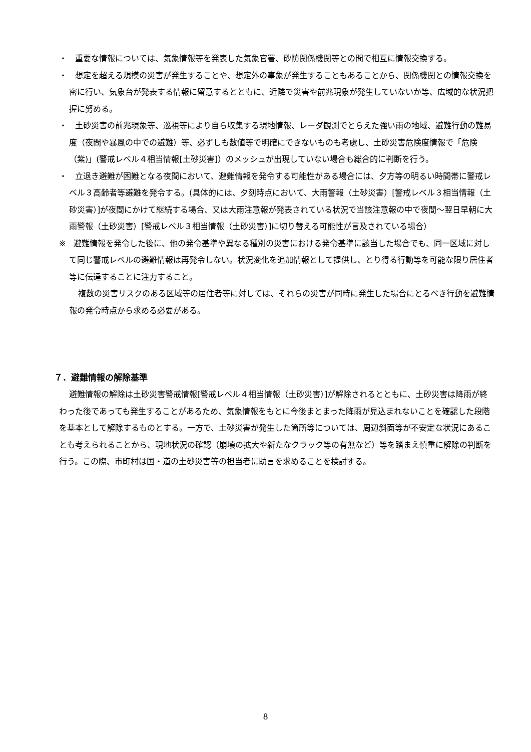・　重要な情報については、気象情報等を発表した気象官署、砂防関係機関等との間で相互に情報交換する。
・　想定を超える規模の災害が発生することや、想定外の事象が発生することもあることから、関係機関との情報交換を密に行い、気象台が発表する情報に留意するとともに、近隣で災害や前兆現象が発生していないか等、広域的な状況把握に努める。
・　土砂災害の前兆現象等、巡視等により自ら収集する現地情報、レーダ観測でとらえた強い雨の地域、避難行動の難易度（夜間や暴風の中での避難）等、必ずしも数値等で明確にできないものも考慮し、土砂災害危険度情報で「危険（紫)」(警戒レベル４相当情報[土砂災害]）のメッシュが出現していない場合も総合的に判断を行う。
・　立退き避難が困難となる夜間において、避難情報を発令する可能性がある場合には、夕方等の明るい時間帯に警戒レベル３高齢者等避難を発令する。(具体的には、夕刻時点において、大雨警報（土砂災害）[警戒レベル３相当情報（土砂災害）]が夜間にかけて継続する場合、又は大雨注意報が発表されている状況で当該注意報の中で夜間～翌日早朝に大雨警報（土砂災害）[警戒レベル３相当情報（土砂災害）]に切り替える可能性が言及されている場合）
※　避難情報を発令した後に、他の発令基準や異なる種別の災害における発令基準に該当した場合でも、同一区域に対して同じ警戒レベルの避難情報は再発令しない。状況変化を追加情報として提供し、とり得る行動等を可能な限り居住者等に伝達することに注力すること。
複数の災害リスクのある区域等の居住者等に対しては、それらの災害が同時に発生した場合にとるべき行動を避難情報の発令時点から求める必要がある。
７．避難情報の解除基準
避難情報の解除は土砂災害警戒情報[警戒レベル４相当情報（土砂災害）]が解除されるとともに、土砂災害は降雨が終わった後であっても発生することがあるため、気象情報をもとに今後まとまった降雨が見込まれないことを確認した段階を基本として解除するものとする。一方で、土砂災害が発生した箇所等については、周辺斜面等が不安定な状況にあることも考えられることから、現地状況の確認（崩壊の拡大や新たなクラック等の有無など）等を踏まえ慎重に解除の判断を行う。この際、市町村は国・道の土砂災害等の担当者に助言を求めることを検討する。
8